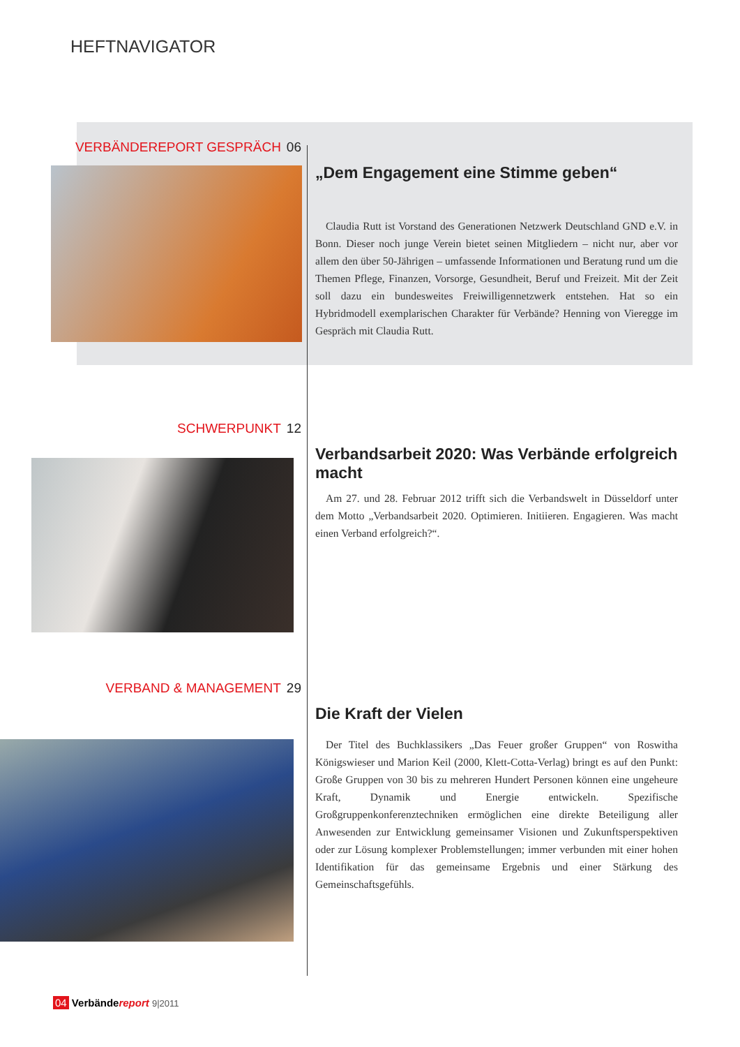HEFTNAVIGATOR
VERBÄNDEREPORT GESPRÄCH 06
„Dem Engagement eine Stimme geben“
Claudia Rutt ist Vorstand des Generationen Netzwerk Deutschland GND e.V. in Bonn. Dieser noch junge Verein bietet seinen Mitgliedern – nicht nur, aber vor allem den über 50-Jährigen – umfassende Informationen und Beratung rund um die Themen Pflege, Finanzen, Vorsorge, Gesundheit, Beruf und Freizeit. Mit der Zeit soll dazu ein bundesweites Freiwilligennetzwerk entstehen. Hat so ein Hybridmodell exemplarischen Charakter für Verbände? Henning von Vieregge im Gespräch mit Claudia Rutt.
SCHWERPUNKT 12
Verbandsarbeit 2020: Was Verbände erfolgreich macht
Am 27. und 28. Februar 2012 trifft sich die Verbandswelt in Düsseldorf unter dem Motto „Verbandsarbeit 2020. Optimieren. Initiieren. Engagieren. Was macht einen Verband erfolgreich?“.
VERBAND & MANAGEMENT 29
Die Kraft der Vielen
Der Titel des Buchklassikers „Das Feuer großer Gruppen“ von Roswitha Königswieser und Marion Keil (2000, Klett-Cotta-Verlag) bringt es auf den Punkt: Große Gruppen von 30 bis zu mehreren Hundert Personen können eine ungeheure Kraft, Dynamik und Energie entwickeln. Spezifische Großgruppenkonferenztechniken ermöglichen eine direkte Beteiligung aller Anwesenden zur Entwicklung gemeinsamer Visionen und Zukunftsperspektiven oder zur Lösung komplexer Problemstellungen; immer verbunden mit einer hohen Identifikation für das gemeinsame Ergebnis und einer Stärkung des Gemeinschaftsgefühls.
04 Verbändereport 9|2011